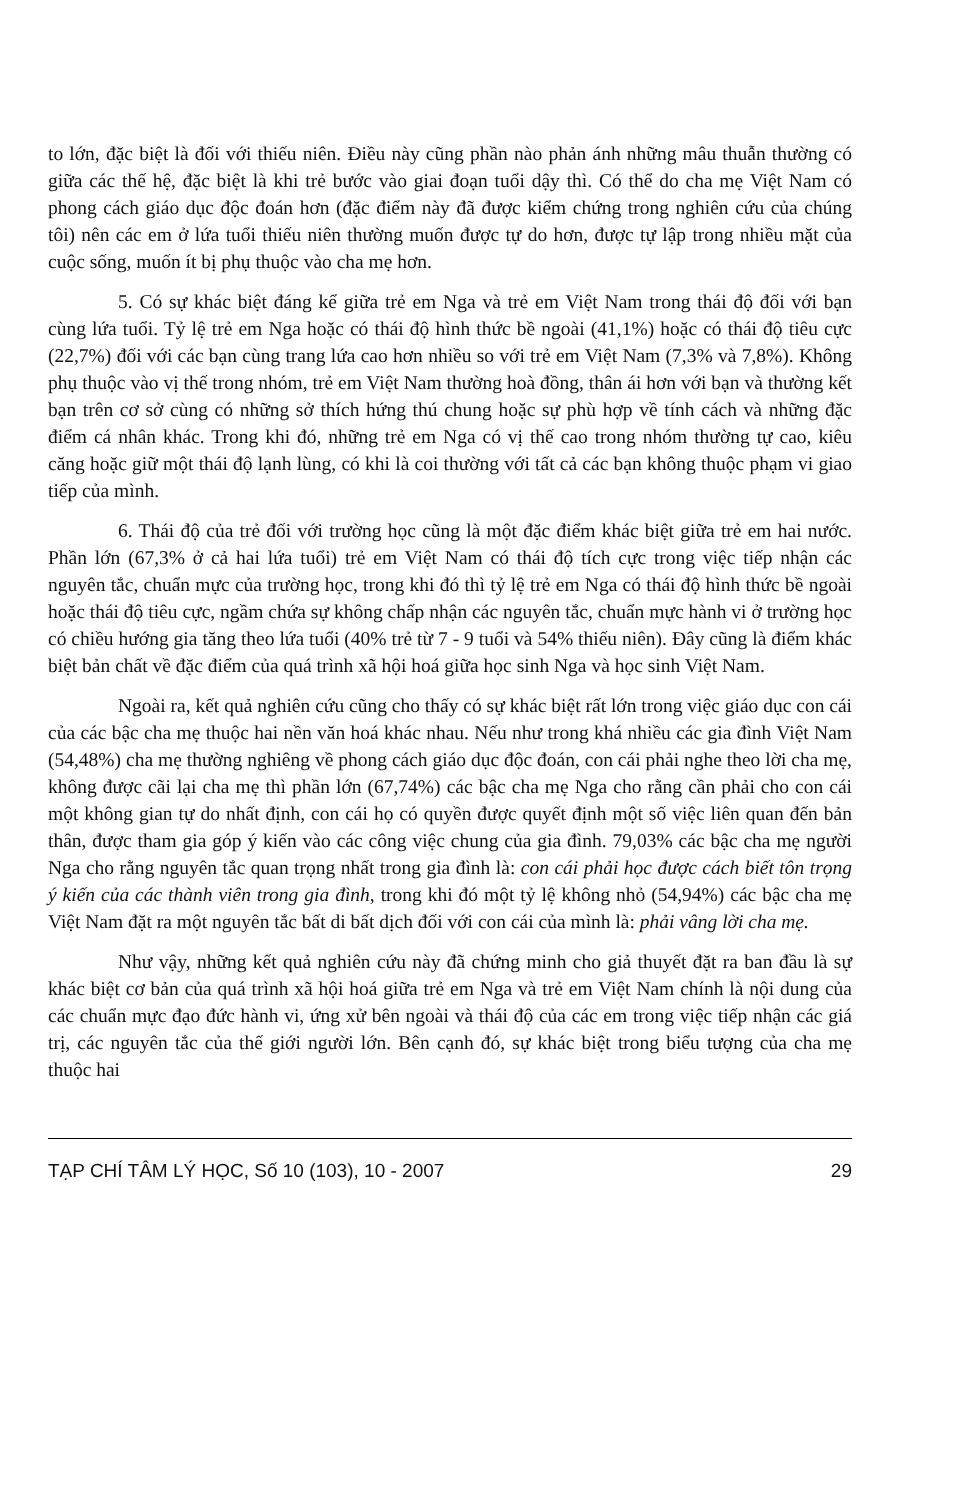to lớn, đặc biệt là đối với thiếu niên. Điều này cũng phần nào phản ánh những mâu thuẫn thường có giữa các thế hệ, đặc biệt là khi trẻ bước vào giai đoạn tuổi dậy thì. Có thể do cha mẹ Việt Nam có phong cách giáo dục độc đoán hơn (đặc điểm này đã được kiểm chứng trong nghiên cứu của chúng tôi) nên các em ở lứa tuổi thiếu niên thường muốn được tự do hơn, được tự lập trong nhiều mặt của cuộc sống, muốn ít bị phụ thuộc vào cha mẹ hơn.
5. Có sự khác biệt đáng kể giữa trẻ em Nga và trẻ em Việt Nam trong thái độ đối với bạn cùng lứa tuổi. Tỷ lệ trẻ em Nga hoặc có thái độ hình thức bề ngoài (41,1%) hoặc có thái độ tiêu cực (22,7%) đối với các bạn cùng trang lứa cao hơn nhiều so với trẻ em Việt Nam (7,3% và 7,8%). Không phụ thuộc vào vị thế trong nhóm, trẻ em Việt Nam thường hoà đồng, thân ái hơn với bạn và thường kết bạn trên cơ sở cùng có những sở thích hứng thú chung hoặc sự phù hợp về tính cách và những đặc điểm cá nhân khác. Trong khi đó, những trẻ em Nga có vị thế cao trong nhóm thường tự cao, kiêu căng hoặc giữ một thái độ lạnh lùng, có khi là coi thường với tất cả các bạn không thuộc phạm vi giao tiếp của mình.
6. Thái độ của trẻ đối với trường học cũng là một đặc điểm khác biệt giữa trẻ em hai nước. Phần lớn (67,3% ở cả hai lứa tuổi) trẻ em Việt Nam có thái độ tích cực trong việc tiếp nhận các nguyên tắc, chuẩn mực của trường học, trong khi đó thì tỷ lệ trẻ em Nga có thái độ hình thức bề ngoài hoặc thái độ tiêu cực, ngầm chứa sự không chấp nhận các nguyên tắc, chuẩn mực hành vi ở trường học có chiều hướng gia tăng theo lứa tuổi (40% trẻ từ 7 - 9 tuổi và 54% thiếu niên). Đây cũng là điểm khác biệt bản chất về đặc điểm của quá trình xã hội hoá giữa học sinh Nga và học sinh Việt Nam.
Ngoài ra, kết quả nghiên cứu cũng cho thấy có sự khác biệt rất lớn trong việc giáo dục con cái của các bậc cha mẹ thuộc hai nền văn hoá khác nhau. Nếu như trong khá nhiều các gia đình Việt Nam (54,48%) cha mẹ thường nghiêng về phong cách giáo dục độc đoán, con cái phải nghe theo lời cha mẹ, không được cãi lại cha mẹ thì phần lớn (67,74%) các bậc cha mẹ Nga cho rằng cần phải cho con cái một không gian tự do nhất định, con cái họ có quyền được quyết định một số việc liên quan đến bản thân, được tham gia góp ý kiến vào các công việc chung của gia đình. 79,03% các bậc cha mẹ người Nga cho rằng nguyên tắc quan trọng nhất trong gia đình là: con cái phải học được cách biết tôn trọng ý kiến của các thành viên trong gia đình, trong khi đó một tỷ lệ không nhỏ (54,94%) các bậc cha mẹ Việt Nam đặt ra một nguyên tắc bất di bất dịch đối với con cái của mình là: phải vâng lời cha mẹ.
Như vậy, những kết quả nghiên cứu này đã chứng minh cho giả thuyết đặt ra ban đầu là sự khác biệt cơ bản của quá trình xã hội hoá giữa trẻ em Nga và trẻ em Việt Nam chính là nội dung của các chuẩn mực đạo đức hành vi, ứng xử bên ngoài và thái độ của các em trong việc tiếp nhận các giá trị, các nguyên tắc của thế giới người lớn. Bên cạnh đó, sự khác biệt trong biểu tượng của cha mẹ thuộc hai
TẠP CHÍ TÂM LÝ HỌC, Số 10 (103), 10 - 2007 29